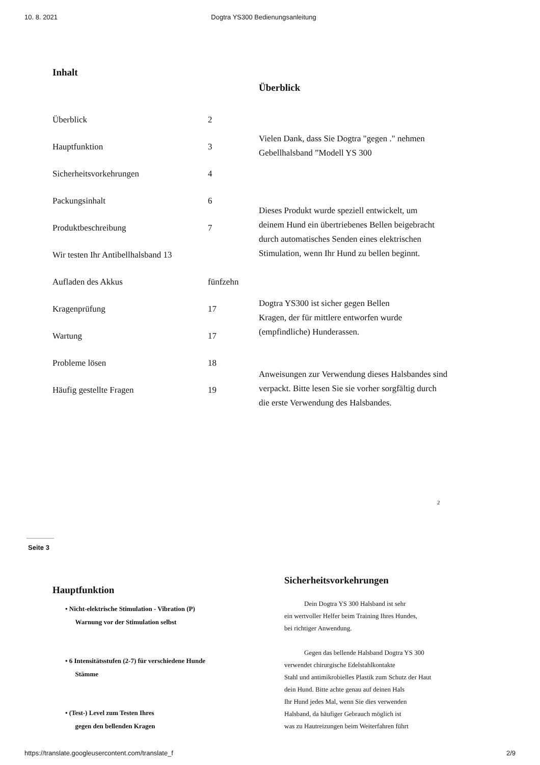10. 8. 2021 Dogtra YS300 Bedienungsanleitung
Inhalt
Überblick 2
Hauptfunktion 3
Sicherheitsvorkehrungen 4
Packungsinhalt 6
Produktbeschreibung 7
Wir testen Ihr Antibellhalsband 13
Aufladen des Akkus fünfzehn
Kragenprüfung 17
Wartung 17
Probleme lösen 18
Häufig gestellte Fragen 19
Überblick
Vielen Dank, dass Sie Dogtra "gegen ." nehmen
Gebellhalsband ”Modell YS 300
Dieses Produkt wurde speziell entwickelt, um
deinem Hund ein übertriebenes Bellen beigebracht
durch automatisches Senden eines elektrischen
Stimulation, wenn Ihr Hund zu bellen beginnt.
Dogtra YS300 ist sicher gegen Bellen
Kragen, der für mittlere entworfen wurde
(empfindliche) Hunderassen.
Anweisungen zur Verwendung dieses Halsbandes sind
verpackt. Bitte lesen Sie sie vorher sorgfältig durch
die erste Verwendung des Halsbandes.
2
Seite 3
Hauptfunktion
• Nicht-elektrische Stimulation - Vibration (P)
Warnung vor der Stimulation selbst
• 6 Intensitätsstufen (2-7) für verschiedene Hunde
Stämme
• (Test-) Level zum Testen Ihres
gegen den bellenden Kragen
Sicherheitsvorkehrungen
Dein Dogtra YS 300 Halsband ist sehr
ein wertvoller Helfer beim Training Ihres Hundes,
bei richtiger Anwendung.
Gegen das bellende Halsband Dogtra YS 300
verwendet chirurgische Edelstahlkontakte
Stahl und antimikrobielles Plastik zum Schutz der Haut
dein Hund. Bitte achte genau auf deinen Hals
Ihr Hund jedes Mal, wenn Sie dies verwenden
Halsband, da häufiger Gebrauch möglich ist
was zu Hautreizungen beim Weiterfahren führt
https://translate.googleusercontent.com/translate_f 2/9